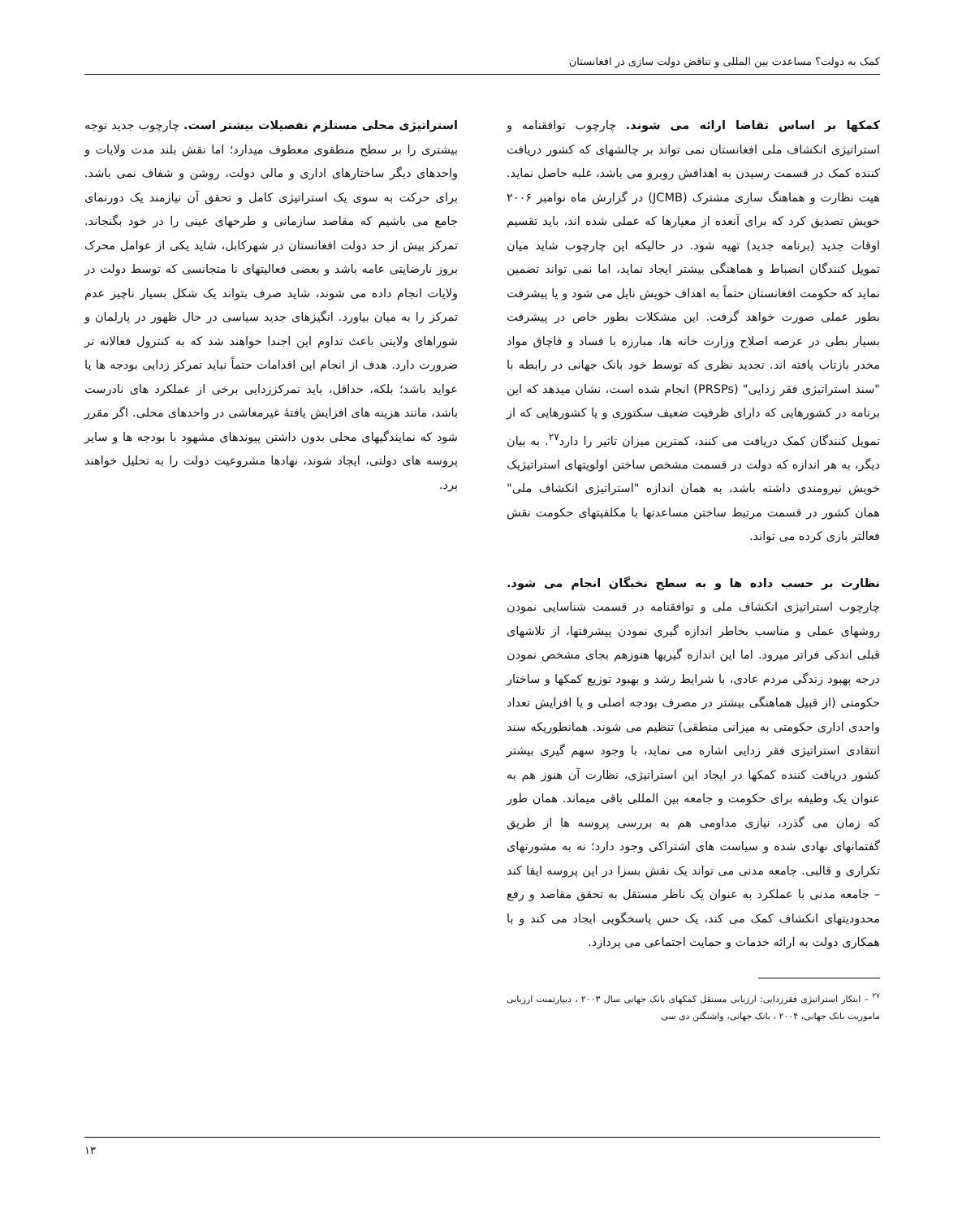کمک به دولت؟ مساعدت بین المللی و تناقض دولت سازی در افغانستان
کمکها بر اساس تقاضا ارائه می شوند. چارچوب توافقنامه و استراتیژی انکشاف ملی افغانستان نمی تواند بر چالشهای که کشور دریافت کننده کمک در قسمت رسیدن به اهدافش روبرو می باشد، غلبه حاصل نماید. هیت نظارت و هماهنگ سازی مشترک (JCMB) در گزارش ماه نوامبر ۲۰۰۶ خویش تصدیق کرد که برای آنعده از معیارها که عملی شده اند، باید تقسیم اوقات جدید (برنامه جدید) تهیه شود. در حالیکه این چارچوب شاید میان تمویل کنندگان انضباط و هماهنگی بیشتر ایجاد نماید، اما نمی تواند تضمین نماید که حکومت افغانستان حتماً به اهداف خویش نایل می شود و یا پیشرفت بطور عملی صورت خواهد گرفت. این مشکلات بطور خاص در پیشرفت بسیار بطی در عرصه اصلاح وزارت خانه ها، مبارزه با فساد و قاچاق مواد مخدر بازتاب یافته اند. تجدید نظری که توسط خود بانک جهانی در رابطه با "سند استراتیژی فقر زدایی" (PRSPs) انجام شده است، نشان میدهد که این برنامه در کشورهایی که دارای ظرفیت ضعیف سکتوری و یا کشورهایی که از تمویل کنندگان کمک دریافت می کنند، کمترین میزان تاثیر را دارد<sup>۲۷</sup>. به بیان دیگر، به هر اندازه که دولت در قسمت مشخص ساختن اولویتهای استراتیژیک خویش نیرومندی داشته باشد، به همان اندازه "استراتیژی انکشاف ملی" همان کشور در قسمت مرتبط ساختن مساعدتها با مکلفیتهای حکومت نقش فعالتر بازی کرده می تواند.
نظارت بر حسب داده ها و به سطح نخبگان انجام می شود. چارچوب استراتیژی انکشاف ملی و توافقنامه در قسمت شناسایی نمودن روشهای عملی و مناسب بخاطر اندازه گیری نمودن پیشرفتها، از تلاشهای قبلی اندکی فراتر میرود. اما این اندازه گیریها هنوزهم بجای مشخص نمودن درجه بهبود زندگی مردم عادی، با شرایط رشد و بهبود توزیع کمکها و ساختار حکومتی (از قبیل هماهنگی بیشتر در مصرف بودجه اصلی و یا افزایش تعداد واحدی اداری حکومتی به میزانی منطقی) تنظیم می شوند. همانطوریکه سند انتقادی استراتیژی فقر زدایی اشاره می نماید، با وجود سهم گیری بیشتر کشور دریافت کننده کمکها در ایجاد این استراتیژی، نظارت آن هنوز هم به عنوان یک وظیفه برای حکومت و جامعه بین المللی باقی میماند. همان طور که زمان می گذرد، نیازی مداومی هم به بررسی پروسه ها از طریق گفتمانهای نهادی شده و سیاست های اشتراکی وجود دارد؛ نه به مشورتهای تکراری و قالبی. جامعه مدنی می تواند یک نقش بسزا در این پروسه ایفا کند – جامعه مدنی با عملکرد به عنوان یک ناظر مستقل به تحقق مقاصد و رفع محدودیتهای انکشاف کمک می کند، یک حس پاسخگویی ایجاد می کند و با همکاری دولت به ارائه خدمات و حمایت اجتماعی می پردازد.
<sup>۲۷</sup> – ابتکار استراتیژی فقرزدایی: ارزیابی مستقل کمکهای بانک جهانی سال ۲۰۰۳ ، دیپارتمنت ارزیابی ماموریت بانک جهانی، ۲۰۰۴ ، بانک جهانی، واشنگتن دی سی
استراتیژی محلی مستلزم تفصیلات بیشتر است. چارچوب جدید توجه بیشتری را بر سطح منطقوی معطوف میدارد؛ اما نقش بلند مدت ولایات و واحدهای دیگر ساختارهای اداری و مالی دولت، روشن و شفاف نمی باشد. برای حرکت به سوی یک استراتیژی کامل و تحقق آن نیازمند یک دورنمای جامع می باشیم که مقاصد سازمانی و طرحهای عینی را در خود بگنجاند. تمرکز بیش از حد دولت افغانستان در شهرکابل، شاید یکی از عوامل محرک بروز نارضایتی عامه باشد و بعضی فعالیتهای نا متجانسی که توسط دولت در ولایات انجام داده می شوند، شاید صرف بتواند یک شکل بسیار ناچیز عدم تمرکز را به میان بیاورد. انگیزهای جدید سیاسی در حال ظهور در پارلمان و شوراهای ولایتی باعث تداوم این اجندا خواهند شد که به کنترول فعالانه تر ضرورت دارد. هدف از انجام این اقدامات حتماً نباید تمرکز زدایی بودجه ها یا عواید باشد؛ بلکه، حداقل، باید تمرکززدایی برخی از عملکرد های نادرست باشد، مانند هزینه های افزایش یافتهٔ غیرمعاشی در واحدهای محلی. اگر مقرر شود که نمایندگیهای محلی بدون داشتن پیوندهای مشهود با بودجه ها و سایر پروسه های دولتی، ایجاد شوند، نهادها مشروعیت دولت را به تحلیل خواهند برد.
۱۳